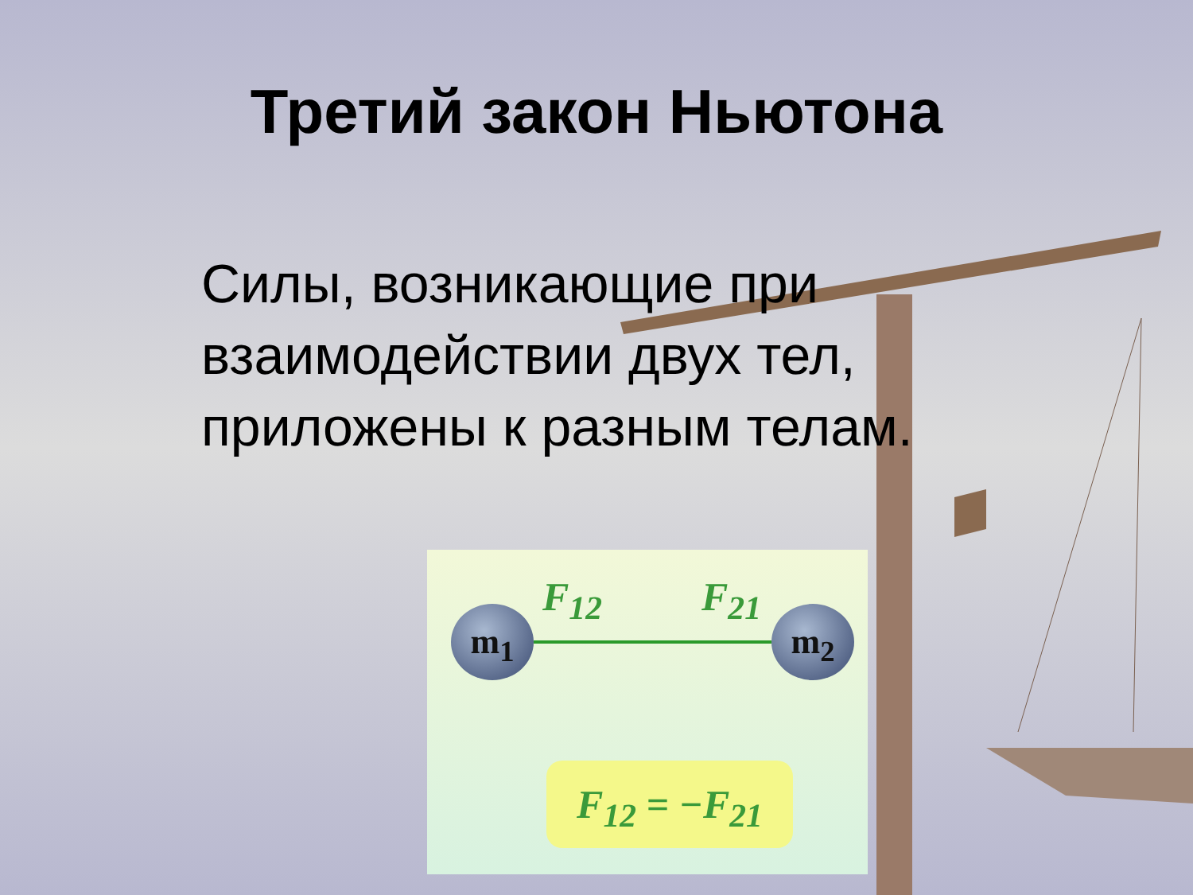Третий закон Ньютона
Силы, возникающие при взаимодействии двух тел, приложены к разным телам.
m<sub>1</sub> m<sub>2</sub>
F<sub>12</sub> F<sub>21</sub>
F<sub>12</sub> = −F<sub>21</sub>